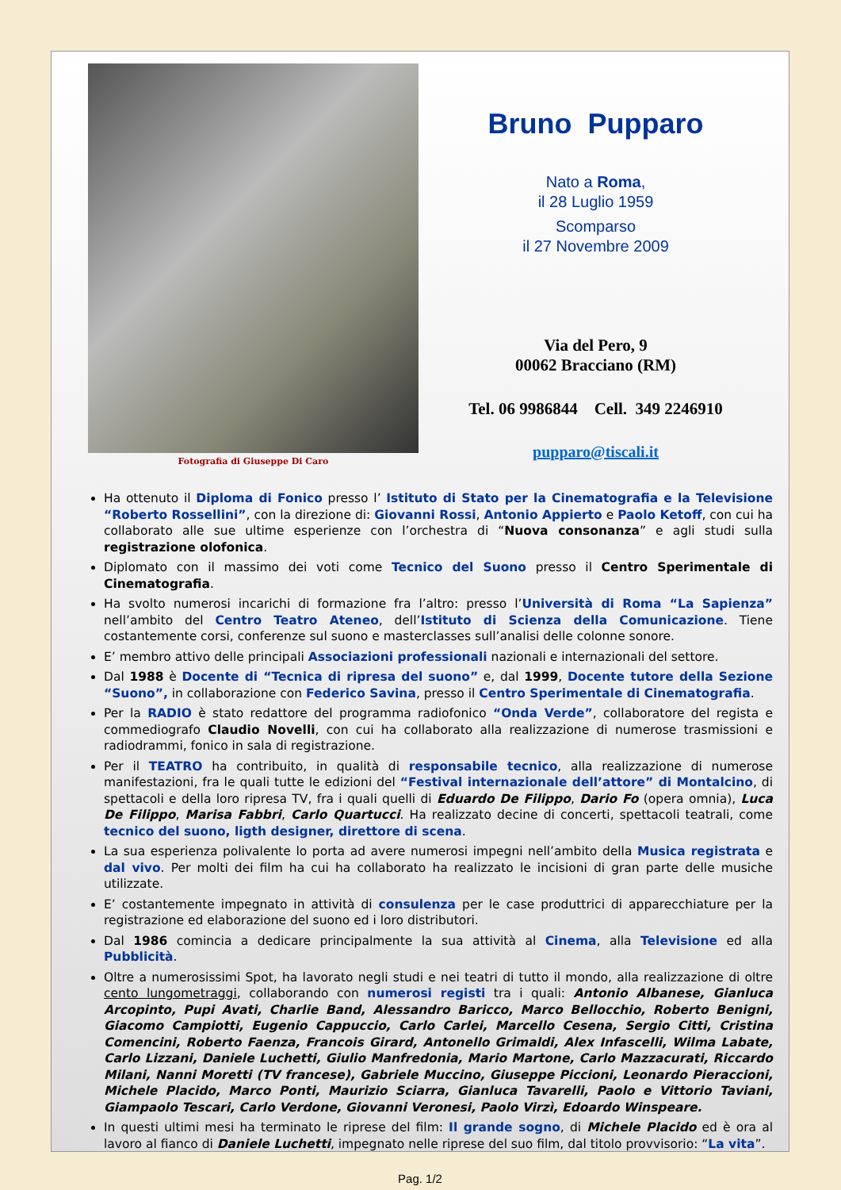Fotografia di Giuseppe Di Caro
Bruno Pupparo
Nato a Roma,
il 28 Luglio 1959
Scomparso
il 27 Novembre 2009
Via del Pero, 9
00062 Bracciano (RM)
Tel. 06 9986844 Cell. 349 2246910
pupparo@tiscali.it
Ha ottenuto il Diploma di Fonico presso l’ Istituto di Stato per la Cinematografia e la Televisione “Roberto Rossellini”, con la direzione di: Giovanni Rossi, Antonio Appierto e Paolo Ketoff, con cui ha collaborato alle sue ultime esperienze con l’orchestra di “Nuova consonanza” e agli studi sulla registrazione olofonica.
Diplomato con il massimo dei voti come Tecnico del Suono presso il Centro Sperimentale di Cinematografia.
Ha svolto numerosi incarichi di formazione fra l’altro: presso l’Università di Roma “La Sapienza” nell’ambito del Centro Teatro Ateneo, dell’Istituto di Scienza della Comunicazione. Tiene costantemente corsi, conferenze sul suono e masterclasses sull’analisi delle colonne sonore.
E’ membro attivo delle principali Associazioni professionali nazionali e internazionali del settore.
Dal 1988 è Docente di “Tecnica di ripresa del suono” e, dal 1999, Docente tutore della Sezione “Suono”, in collaborazione con Federico Savina, presso il Centro Sperimentale di Cinematografia.
Per la RADIO è stato redattore del programma radiofonico “Onda Verde”, collaboratore del regista e commediografo Claudio Novelli, con cui ha collaborato alla realizzazione di numerose trasmissioni e radiodrammi, fonico in sala di registrazione.
Per il TEATRO ha contribuito, in qualità di responsabile tecnico, alla realizzazione di numerose manifestazioni, fra le quali tutte le edizioni del “Festival internazionale dell’attore” di Montalcino, di spettacoli e della loro ripresa TV, fra i quali quelli di Eduardo De Filippo, Dario Fo (opera omnia), Luca De Filippo, Marisa Fabbri, Carlo Quartucci. Ha realizzato decine di concerti, spettacoli teatrali, come tecnico del suono, ligth designer, direttore di scena.
La sua esperienza polivalente lo porta ad avere numerosi impegni nell’ambito della Musica registrata e dal vivo. Per molti dei film ha cui ha collaborato ha realizzato le incisioni di gran parte delle musiche utilizzate.
E’ costantemente impegnato in attività di consulenza per le case produttrici di apparecchiature per la registrazione ed elaborazione del suono ed i loro distributori.
Dal 1986 comincia a dedicare principalmente la sua attività al Cinema, alla Televisione ed alla Pubblicità.
Oltre a numerosissimi Spot, ha lavorato negli studi e nei teatri di tutto il mondo, alla realizzazione di oltre cento lungometraggi, collaborando con numerosi registi tra i quali: Antonio Albanese, Gianluca Arcopinto, Pupi Avati, Charlie Band, Alessandro Baricco, Marco Bellocchio, Roberto Benigni, Giacomo Campiotti, Eugenio Cappuccio, Carlo Carlei, Marcello Cesena, Sergio Citti, Cristina Comencini, Roberto Faenza, Francois Girard, Antonello Grimaldi, Alex Infascelli, Wilma Labate, Carlo Lizzani, Daniele Luchetti, Giulio Manfredonia, Mario Martone, Carlo Mazzacurati, Riccardo Milani, Nanni Moretti (TV francese), Gabriele Muccino, Giuseppe Piccioni, Leonardo Pieraccioni, Michele Placido, Marco Ponti, Maurizio Sciarra, Gianluca Tavarelli, Paolo e Vittorio Taviani, Giampaolo Tescari, Carlo Verdone, Giovanni Veronesi, Paolo Virzì, Edoardo Winspeare.
In questi ultimi mesi ha terminato le riprese del film: Il grande sogno, di Michele Placido ed è ora al lavoro al fianco di Daniele Luchetti, impegnato nelle riprese del suo film, dal titolo provvisorio: “La vita”.
Pag. 1/2